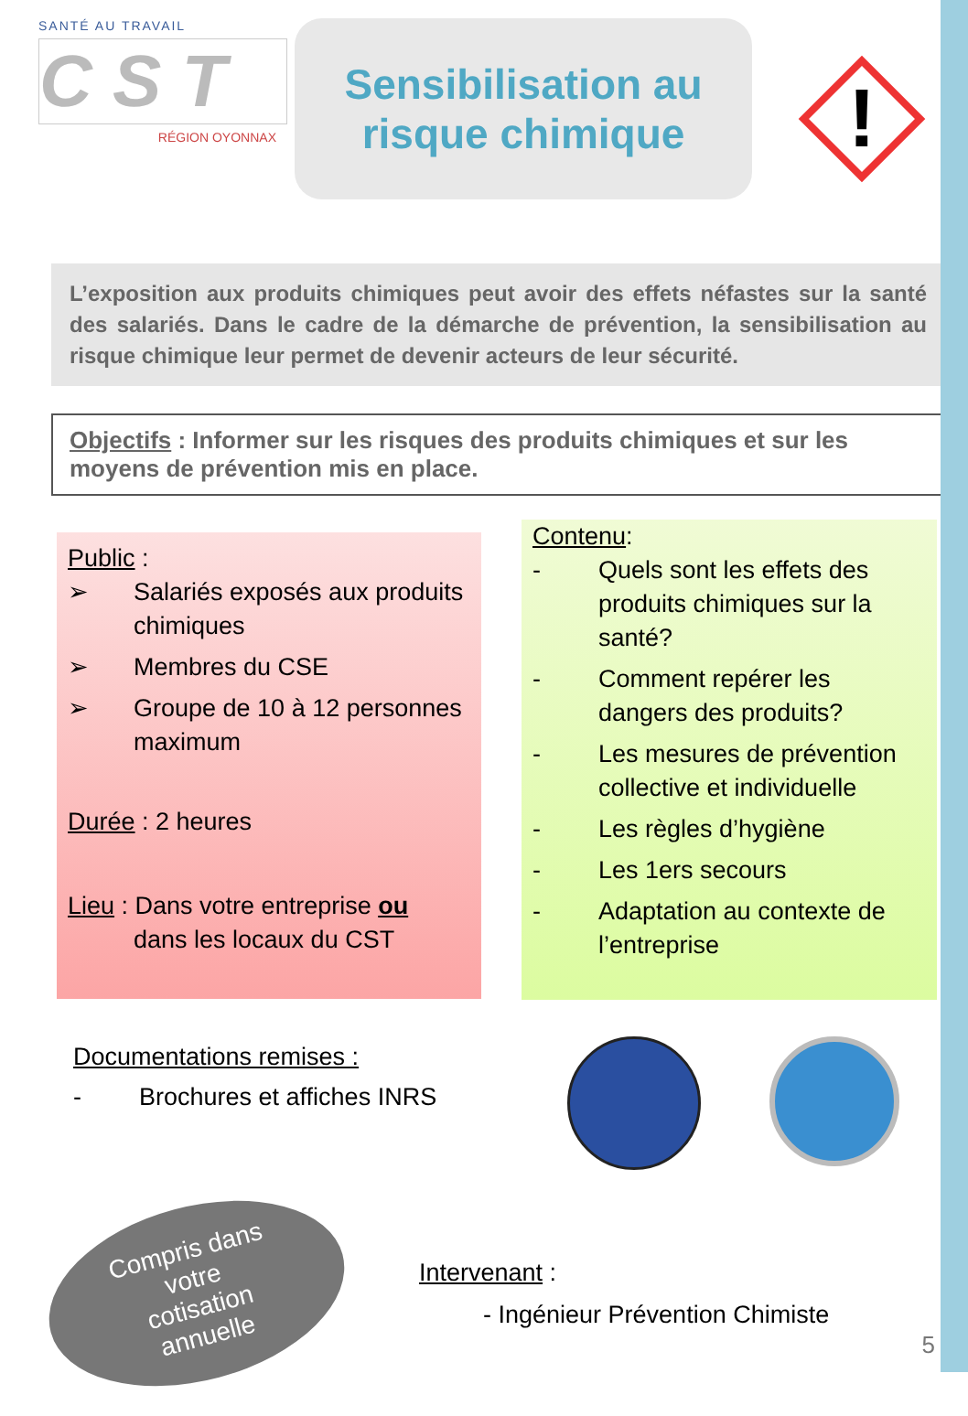SANTÉ AU TRAVAIL
C S T
RÉGION OYONNAX
Sensibilisation au
risque chimique
!
L’exposition aux produits chimiques peut avoir des effets néfastes sur la santé des salariés. Dans le cadre de la démarche de prévention, la sensibilisation au risque chimique leur permet de devenir acteurs de leur sécurité.
Objectifs : Informer sur les risques des produits chimiques et sur les moyens de prévention mis en place.
Public :
➢ Salariés exposés aux produits chimiques
➢ Membres du CSE
➢ Groupe de 10 à 12 personnes maximum
Durée : 2 heures
Lieu : Dans votre entreprise ou
dans les locaux du CST
Contenu:
- Quels sont les effets des produits chimiques sur la santé?
- Comment repérer les dangers des produits?
- Les mesures de prévention collective et individuelle
- Les règles d’hygiène
- Les 1ers secours
- Adaptation au contexte de l’entreprise
Documentations remises :
- Brochures et affiches INRS
Compris dans
votre
cotisation
annuelle
Intervenant :
- Ingénieur Prévention Chimiste
5